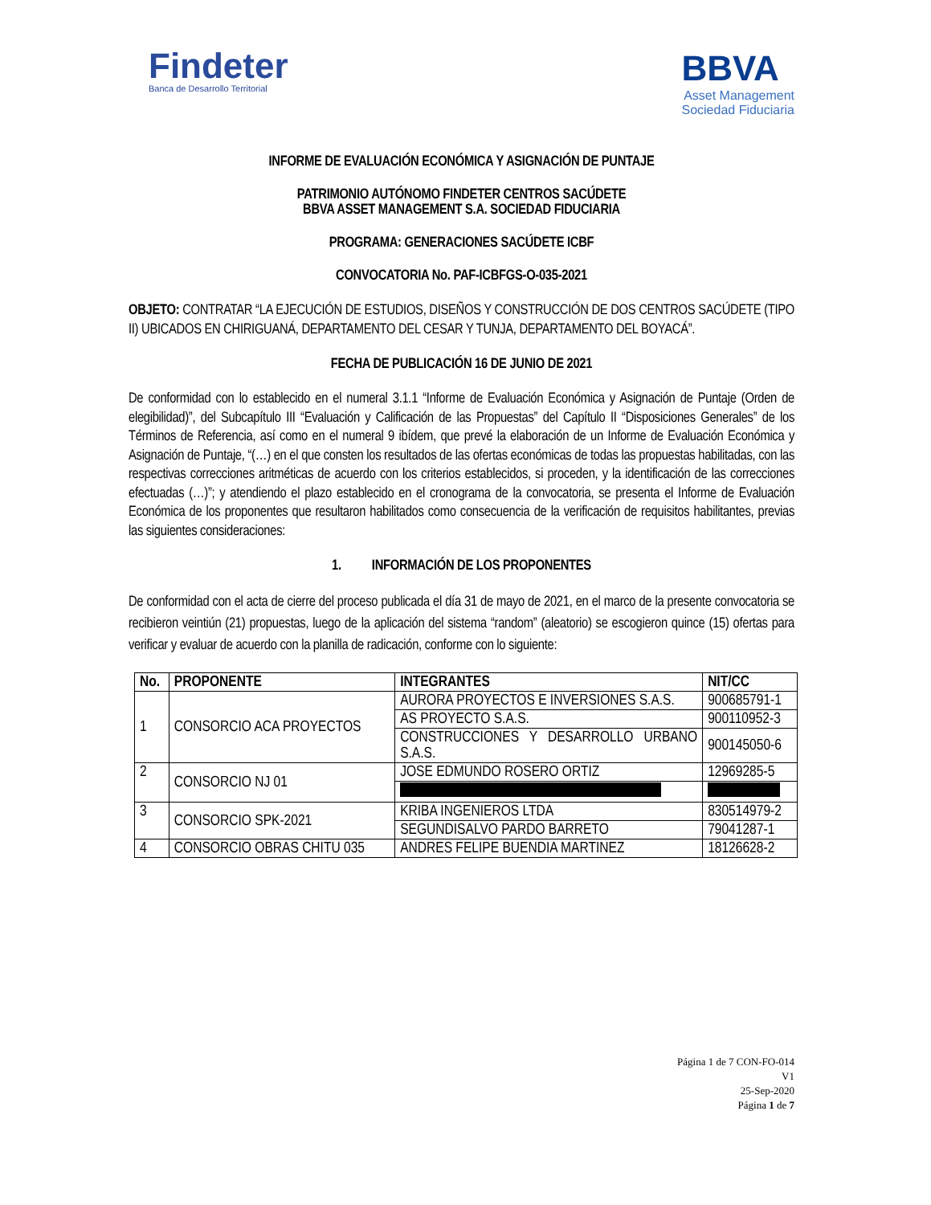Findeter
Banca de Desarrollo Territorial
BBVA
Asset Management
Sociedad Fiduciaria
INFORME DE EVALUACIÓN ECONÓMICA Y ASIGNACIÓN DE PUNTAJE
PATRIMONIO AUTÓNOMO FINDETER CENTROS SACÚDETE
BBVA ASSET MANAGEMENT S.A. SOCIEDAD FIDUCIARIA
PROGRAMA: GENERACIONES SACÚDETE ICBF
CONVOCATORIA No. PAF-ICBFGS-O-035-2021
OBJETO: CONTRATAR “LA EJECUCIÓN DE ESTUDIOS, DISEÑOS Y CONSTRUCCIÓN DE DOS CENTROS SACÚDETE (TIPO II) UBICADOS EN CHIRIGUANÁ, DEPARTAMENTO DEL CESAR Y TUNJA, DEPARTAMENTO DEL BOYACÁ”.
FECHA DE PUBLICACIÓN 16 DE JUNIO DE 2021
De conformidad con lo establecido en el numeral 3.1.1 “Informe de Evaluación Económica y Asignación de Puntaje (Orden de elegibilidad)”, del Subcapítulo III “Evaluación y Calificación de las Propuestas” del Capítulo II “Disposiciones Generales” de los Términos de Referencia, así como en el numeral 9 ibídem, que prevé la elaboración de un Informe de Evaluación Económica y Asignación de Puntaje, “(…) en el que consten los resultados de las ofertas económicas de todas las propuestas habilitadas, con las respectivas correcciones aritméticas de acuerdo con los criterios establecidos, si proceden, y la identificación de las correcciones efectuadas (…)”; y atendiendo el plazo establecido en el cronograma de la convocatoria, se presenta el Informe de Evaluación Económica de los proponentes que resultaron habilitados como consecuencia de la verificación de requisitos habilitantes, previas las siguientes consideraciones:
1. INFORMACIÓN DE LOS PROPONENTES
De conformidad con el acta de cierre del proceso publicada el día 31 de mayo de 2021, en el marco de la presente convocatoria se recibieron veintiún (21) propuestas, luego de la aplicación del sistema “random” (aleatorio) se escogieron quince (15) ofertas para verificar y evaluar de acuerdo con la planilla de radicación, conforme con lo siguiente:
| No. | PROPONENTE | INTEGRANTES | NIT/CC |
| --- | --- | --- | --- |
| 1 | CONSORCIO ACA PROYECTOS | AURORA PROYECTOS E INVERSIONES S.A.S. | 900685791-1 |
| | | AS PROYECTO S.A.S. | 900110952-3 |
| | | CONSTRUCCIONES Y DESARROLLO URBANO S.A.S. | 900145050-6 |
| 2 | CONSORCIO NJ 01 | JOSE EDMUNDO ROSERO ORTIZ | 12969285-5 |
| 3 | CONSORCIO SPK-2021 | KRIBA INGENIEROS LTDA | 830514979-2 |
| | | SEGUNDISALVO PARDO BARRETO | 79041287-1 |
| 4 | CONSORCIO OBRAS CHITU 035 | ANDRES FELIPE BUENDIA MARTINEZ | 18126628-2 |
Página 1 de 7 CON-FO-014
V1
25-Sep-2020
Página 1 de 7